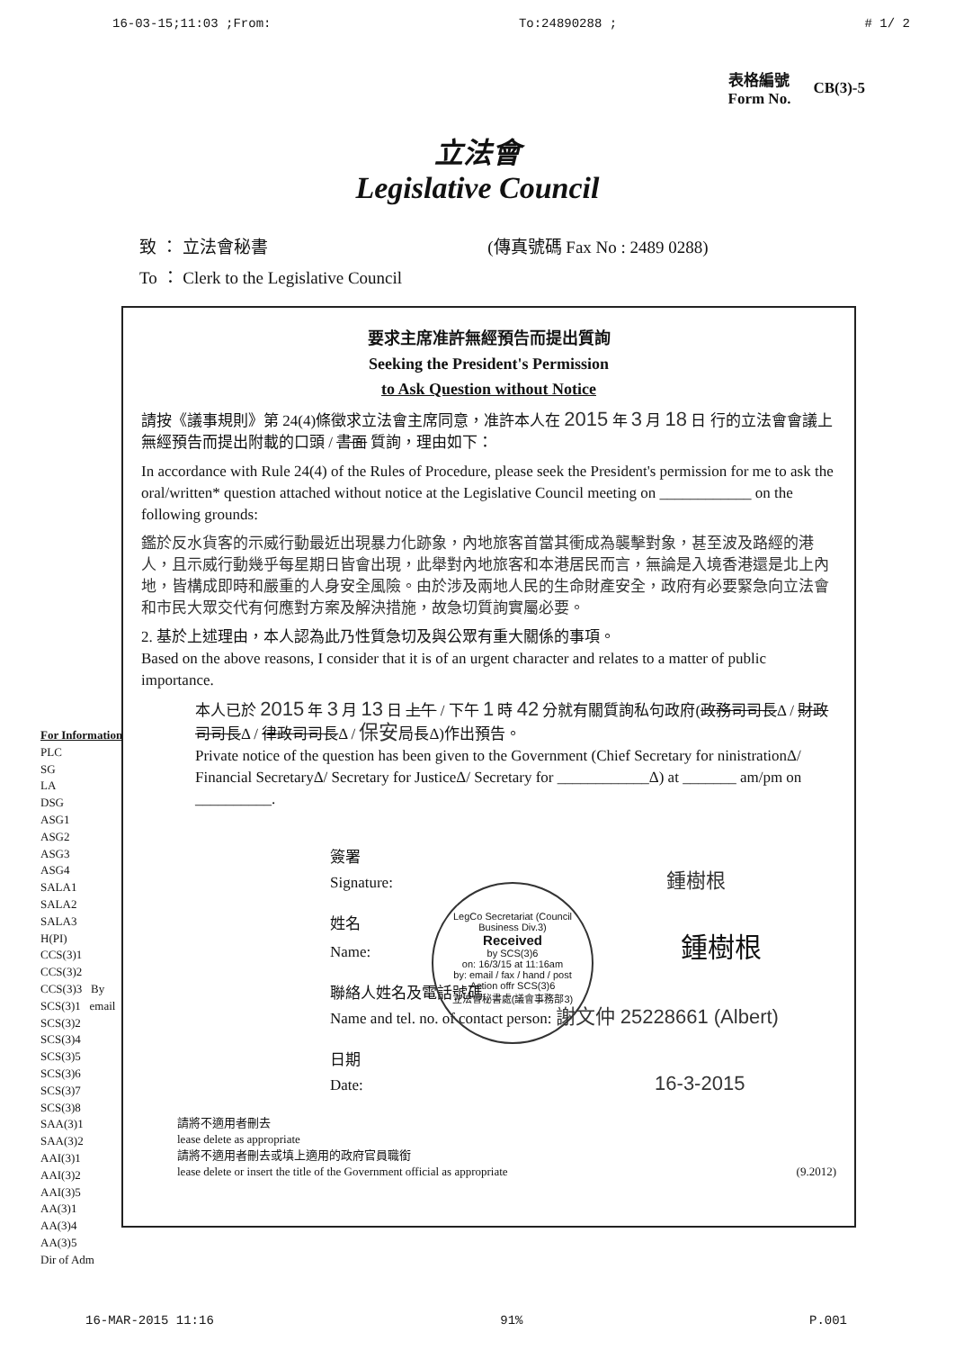16-03-15;11:03 ;From: To:24890288 ; # 1/ 2
表格編號
Form No.
CB(3)-5
立法會
Legislative Council
致 ： 立法會秘書 (傳真號碼 Fax No : 2489 0288)
To ： Clerk to the Legislative Council
要求主席准許無經預告而提出質詢
Seeking the President's Permission
to Ask Question without Notice
請按《議事規則》第 24(4)條徵求立法會主席同意，准許本人在 2015 年 3 月 18 日 行的立法會會議上無經預告而提出附載的口頭 / 書面 質詢，理由如下：
In accordance with Rule 24(4) of the Rules of Procedure, please seek the President's permission for me to ask the oral/written* question attached without notice at the Legislative Council meeting on ____________ on the following grounds:
鑑於反水貨客的示威行動最近出現暴力化跡象，內地旅客首當其衝成為襲擊對象，甚至波及路經的港人，且示威行動幾乎每星期日皆會出現，此舉對內地旅客和本港居民而言，無論是入境香港還是北上內地，皆構成即時和嚴重的人身安全風險。由於涉及兩地人民的生命財產安全，政府有必要緊急向立法會和市民大眾交代有何應對方案及解決措施，故急切質詢實屬必要。
2. 基於上述理由，本人認為此乃性質急切及與公眾有重大關係的事項。
Based on the above reasons, I consider that it is of an urgent character and relates to a matter of public importance.
本人已於 2015 年 3 月 13 日 上午 / 下午 1 時 42 分就有關質詢私句政府(政務司司長Δ / 財政司司長Δ / 律政司司長Δ / 保安局長Δ)作出預告。
Private notice of the question has been given to the Government (Chief Secretary for ninistrationΔ/ Financial SecretaryΔ/ Secretary for JusticeΔ/ Secretary for ____________Δ) at _______ am/pm on __________.
簽署
Signature: 鍾樹根
姓名
Name: 鍾樹根
聯絡人姓名及電話號碼
Name and tel. no. of contact person: 謝文仲 25228661 (Albert)
日期
Date: 16-3-2015
請將不適用者刪去
lease delete as appropriate
請將不適用者刪去或填上適用的政府官員職銜
lease delete or insert the title of the Government official as appropriate (9.2012)
LegCo Secretariat (Council Business Div.3)
Received
by SCS(3)6
on: 16/3/15 at 11:16am
by: email / fax / hand / post
Action offr SCS(3)6
立法會秘書處(議會事務部3)
For Information
PLC
SG
LA
DSG
ASG1
ASG2
ASG3
ASG4
SALA1
SALA2
SALA3
H(PI)
CCS(3)1
CCS(3)2
CCS(3)3 By
SCS(3)1 email
SCS(3)2
SCS(3)4
SCS(3)5
SCS(3)6
SCS(3)7
SCS(3)8
SAA(3)1
SAA(3)2
AAI(3)1
AAI(3)2
AAI(3)5
AA(3)1
AA(3)4
AA(3)5
Dir of Adm
16-MAR-2015 11:16 91% P.001